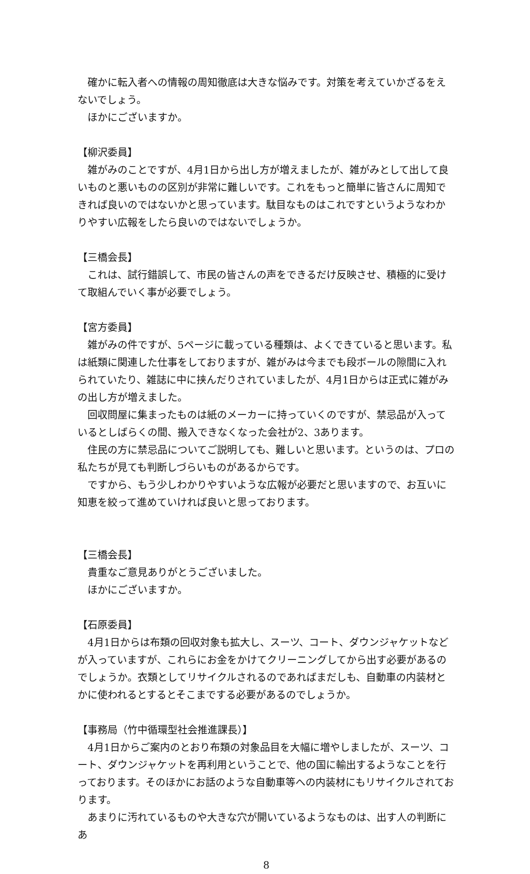確かに転入者への情報の周知徹底は大きな悩みです。対策を考えていかざるをえないでしょう。
ほかにございますか。
【柳沢委員】
雑がみのことですが、4月1日から出し方が増えましたが、雑がみとして出して良いものと悪いものの区別が非常に難しいです。これをもっと簡単に皆さんに周知できれば良いのではないかと思っています。駄目なものはこれですというようなわかりやすい広報をしたら良いのではないでしょうか。
【三橋会長】
これは、試行錯誤して、市民の皆さんの声をできるだけ反映させ、積極的に受けて取組んでいく事が必要でしょう。
【宮方委員】
雑がみの件ですが、5ページに載っている種類は、よくできていると思います。私は紙類に関連した仕事をしておりますが、雑がみは今までも段ボールの隙間に入れられていたり、雑誌に中に挟んだりされていましたが、4月1日からは正式に雑がみの出し方が増えました。
回収問屋に集まったものは紙のメーカーに持っていくのですが、禁忌品が入っているとしばらくの間、搬入できなくなった会社が2、3あります。
住民の方に禁忌品についてご説明しても、難しいと思います。というのは、プロの私たちが見ても判断しづらいものがあるからです。
ですから、もう少しわかりやすいような広報が必要だと思いますので、お互いに知恵を絞って進めていければ良いと思っております。
【三橋会長】
貴重なご意見ありがとうございました。
ほかにございますか。
【石原委員】
4月1日からは布類の回収対象も拡大し、スーツ、コート、ダウンジャケットなどが入っていますが、これらにお金をかけてクリーニングしてから出す必要があるのでしょうか。衣類としてリサイクルされるのであればまだしも、自動車の内装材とかに使われるとするとそこまでする必要があるのでしょうか。
【事務局（竹中循環型社会推進課長）】
4月1日からご案内のとおり布類の対象品目を大幅に増やしましたが、スーツ、コート、ダウンジャケットを再利用ということで、他の国に輸出するようなことを行っております。そのほかにお話のような自動車等への内装材にもリサイクルされております。
あまりに汚れているものや大きな穴が開いているようなものは、出す人の判断にあ
8